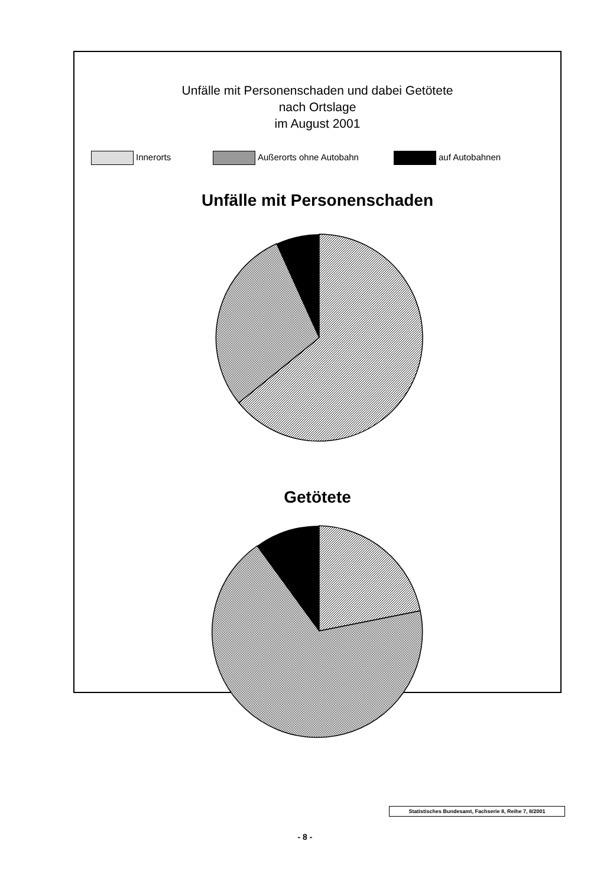Unfälle mit Personenschaden und dabei Getötete
nach Ortslage
im August 2001
Innerorts Außerorts ohne Autobahn auf Autobahnen
Unfälle mit Personenschaden
Getötete
Statistisches Bundesamt, Fachserie 8, Reihe 7, 8/2001
- 8 -